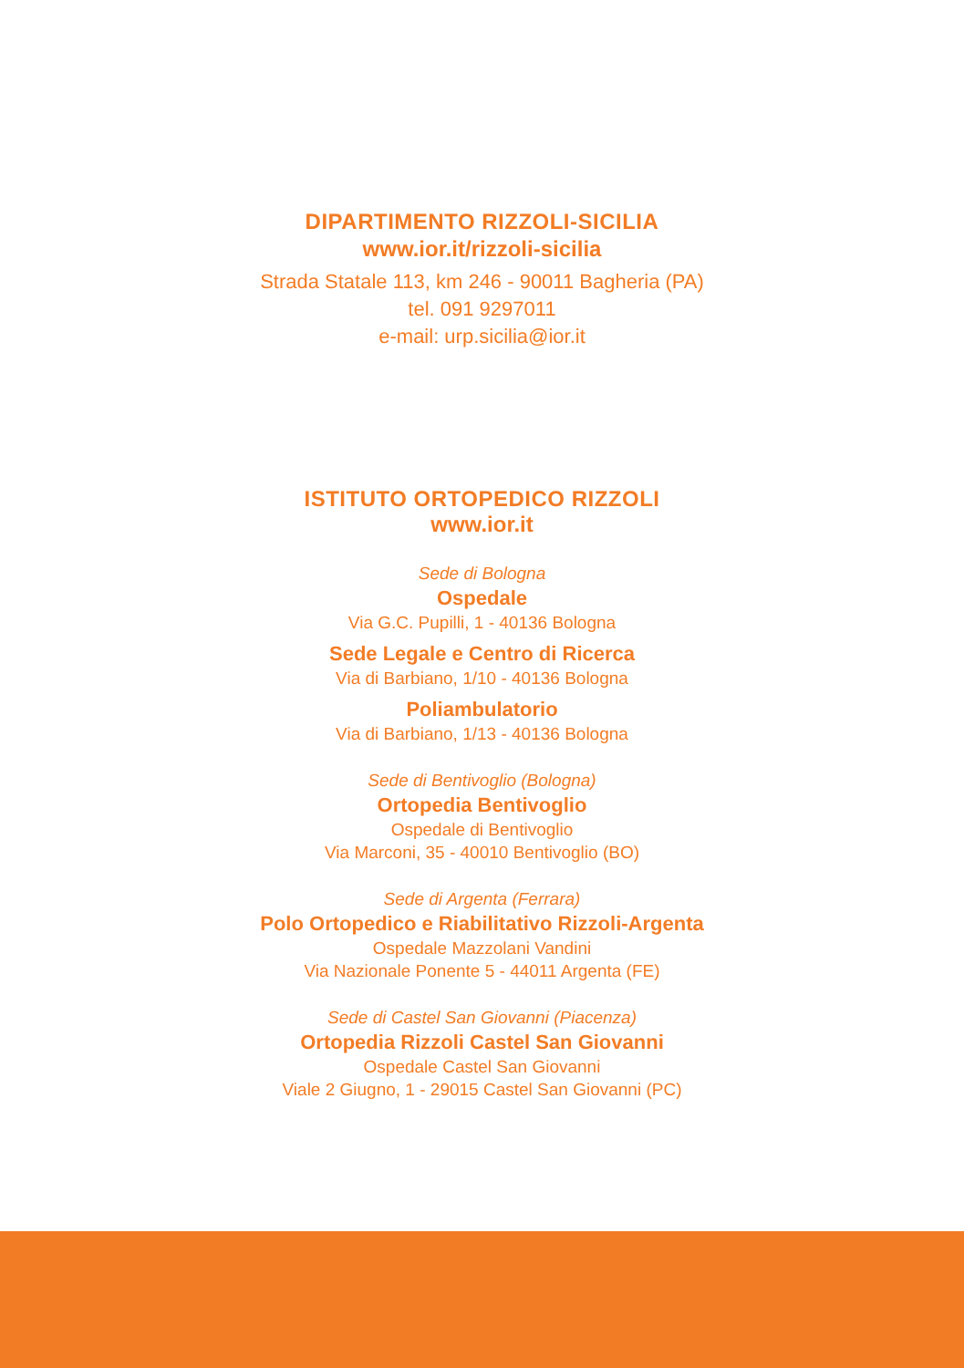DIPARTIMENTO RIZZOLI-SICILIA
www.ior.it/rizzoli-sicilia
Strada Statale 113, km 246 - 90011 Bagheria (PA)
tel. 091 9297011
e-mail: urp.sicilia@ior.it
ISTITUTO ORTOPEDICO RIZZOLI
www.ior.it
Sede di Bologna
Ospedale
Via G.C. Pupilli, 1 - 40136 Bologna
Sede Legale e Centro di Ricerca
Via di Barbiano, 1/10 - 40136 Bologna
Poliambulatorio
Via di Barbiano, 1/13 - 40136 Bologna
Sede di Bentivoglio (Bologna)
Ortopedia Bentivoglio
Ospedale di Bentivoglio
Via Marconi, 35 - 40010 Bentivoglio (BO)
Sede di Argenta (Ferrara)
Polo Ortopedico e Riabilitativo Rizzoli-Argenta
Ospedale Mazzolani Vandini
Via Nazionale Ponente 5 - 44011 Argenta (FE)
Sede di Castel San Giovanni (Piacenza)
Ortopedia Rizzoli Castel San Giovanni
Ospedale Castel San Giovanni
Viale 2 Giugno, 1 - 29015 Castel San Giovanni (PC)